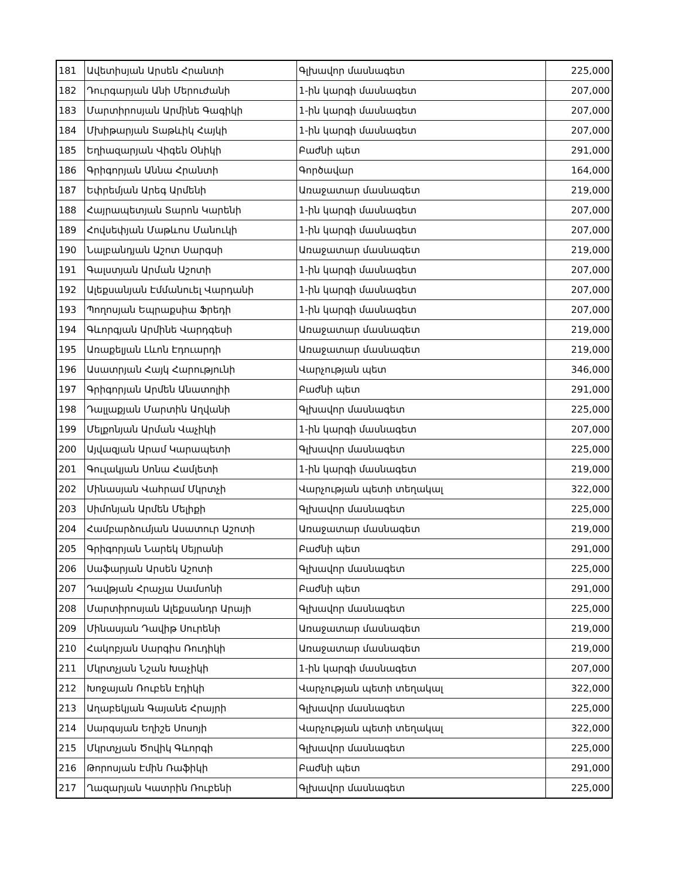| 181 | Ավետիսյան Արսեն Հրանտի | Գլխավոր մասնագետ | 225,000 |
| 182 | Դուրգարյան Անի Մերուժանի | 1-ին կարգի մասնագետ | 207,000 |
| 183 | Մարտիրոսյան Արմինե Գագիկի | 1-ին կարգի մասնագետ | 207,000 |
| 184 | Մխիթարյան Տաթևիկ Հայկի | 1-ին կարգի մասնագետ | 207,000 |
| 185 | Եղիազարյան Վիգեն Օնիկի | Բաժնի պետ | 291,000 |
| 186 | Գրիգորյան Աննա Հրանտի | Գործավար | 164,000 |
| 187 | Եփրեմյան Արեգ Արմենի | Առաջատար մասնագետ | 219,000 |
| 188 | Հայրապետյան Տարոն Կարենի | 1-ին կարգի մասնագետ | 207,000 |
| 189 | Հովսեփյան Մաթևոս Մանուկի | 1-ին կարգի մասնագետ | 207,000 |
| 190 | Նալբանդյան Աշոտ Սարգսի | Առաջատար մասնագետ | 219,000 |
| 191 | Գալստյան Արման Աշոտի | 1-ին կարգի մասնագետ | 207,000 |
| 192 | Ալեքսանյան Էմմանուել Վարդանի | 1-ին կարգի մասնագետ | 207,000 |
| 193 | Պողոսյան Եպրաքսիա Ֆրեդի | 1-ին կարգի մասնագետ | 207,000 |
| 194 | Գևորգյան Արմինե Վարդգեսի | Առաջատար մասնագետ | 219,000 |
| 195 | Առաքելյան Լևոն Էդուարդի | Առաջատար մասնագետ | 219,000 |
| 196 | Ասատրյան Հայկ Հարությունի | Վարչության պետ | 346,000 |
| 197 | Գրիգորյան Արմեն Անատոլիի | Բաժնի պետ | 291,000 |
| 198 | Դալլաքյան Մարտին Աղվանի | Գլխավոր մասնագետ | 225,000 |
| 199 | Մելքոնյան Արման Վաչիկի | 1-ին կարգի մասնագետ | 207,000 |
| 200 | Այվազյան Արամ Կարապետի | Գլխավոր մասնագետ | 225,000 |
| 201 | Գուլակյան Սոնա Համլետի | 1-ին կարգի մասնագետ | 219,000 |
| 202 | Մինասյան Վահրամ Մկրտչի | Վարչության պետի տեղակալ | 322,000 |
| 203 | Սիմոնյան Արմեն Մելիքի | Գլխավոր մասնագետ | 225,000 |
| 204 | Համբարձումյան Ասատուր Աշոտի | Առաջատար մասնագետ | 219,000 |
| 205 | Գրիգորյան Նարեկ Սեյրանի | Բաժնի պետ | 291,000 |
| 206 | Սաֆարյան Արսեն Աշոտի | Գլխավոր մասնագետ | 225,000 |
| 207 | Դավթյան Հրաչյա Սամսոնի | Բաժնի պետ | 291,000 |
| 208 | Մարտիրոսյան Ալեքսանդր Արայի | Գլխավոր մասնագետ | 225,000 |
| 209 | Մինասյան Դավիթ Սուրենի | Առաջատար մասնագետ | 219,000 |
| 210 | Հակոբյան Սարգիս Ռուդիկի | Առաջատար մասնագետ | 219,000 |
| 211 | Մկրտչյան Նշան Խաչիկի | 1-ին կարգի մասնագետ | 207,000 |
| 212 | Խոջայան Ռուբեն Էդիկի | Վարչության պետի տեղակալ | 322,000 |
| 213 | Աղաբեկյան Գայանե Հրայրի | Գլխավոր մասնագետ | 225,000 |
| 214 | Սարգսյան Եղիշե Սոսոյի | Վարչության պետի տեղակալ | 322,000 |
| 215 | Մկրտչյան Ծովիկ Գևորգի | Գլխավոր մասնագետ | 225,000 |
| 216 | Թորոսյան Էմին Ռաֆիկի | Բաժնի պետ | 291,000 |
| 217 | Ղազարյան Կատրին Ռուբենի | Գլխավոր մասնագետ | 225,000 |